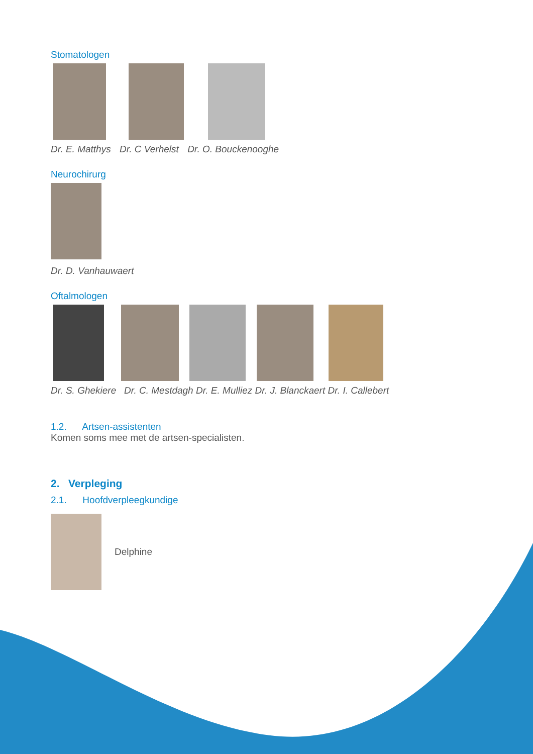Stomatologen
Dr. E. Matthys Dr. C Verhelst Dr. O. Bouckenooghe
Neurochirurg
Dr. D. Vanhauwaert
Oftalmologen
Dr. S. Ghekiere Dr. C. Mestdagh Dr. E. Mulliez Dr. J. Blanckaert Dr. I. Callebert
1.2. Artsen-assistenten
Komen soms mee met de artsen-specialisten.
2. Verpleging
2.1. Hoofdverpleegkundige
Delphine